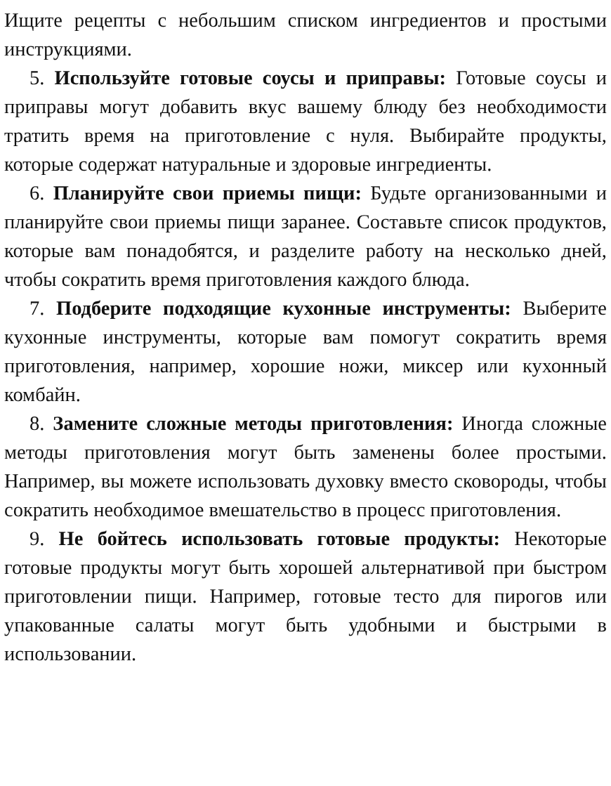Ищите рецепты с небольшим списком ингредиентов и простыми инструкциями.
5. Используйте готовые соусы и приправы: Готовые соусы и приправы могут добавить вкус вашему блюду без необходимости тратить время на приготовление с нуля. Выбирайте продукты, которые содержат натуральные и здоровые ингредиенты.
6. Планируйте свои приемы пищи: Будьте организованными и планируйте свои приемы пищи заранее. Составьте список продуктов, которые вам понадобятся, и разделите работу на несколько дней, чтобы сократить время приготовления каждого блюда.
7. Подберите подходящие кухонные инструменты: Выберите кухонные инструменты, которые вам помогут сократить время приготовления, например, хорошие ножи, миксер или кухонный комбайн.
8. Замените сложные методы приготовления: Иногда сложные методы приготовления могут быть заменены более простыми. Например, вы можете использовать духовку вместо сковороды, чтобы сократить необходимое вмешательство в процесс приготовления.
9. Не бойтесь использовать готовые продукты: Некоторые готовые продукты могут быть хорошей альтернативой при быстром приготовлении пищи. Например, готовые тесто для пирогов или упакованные салаты могут быть удобными и быстрыми в использовании.